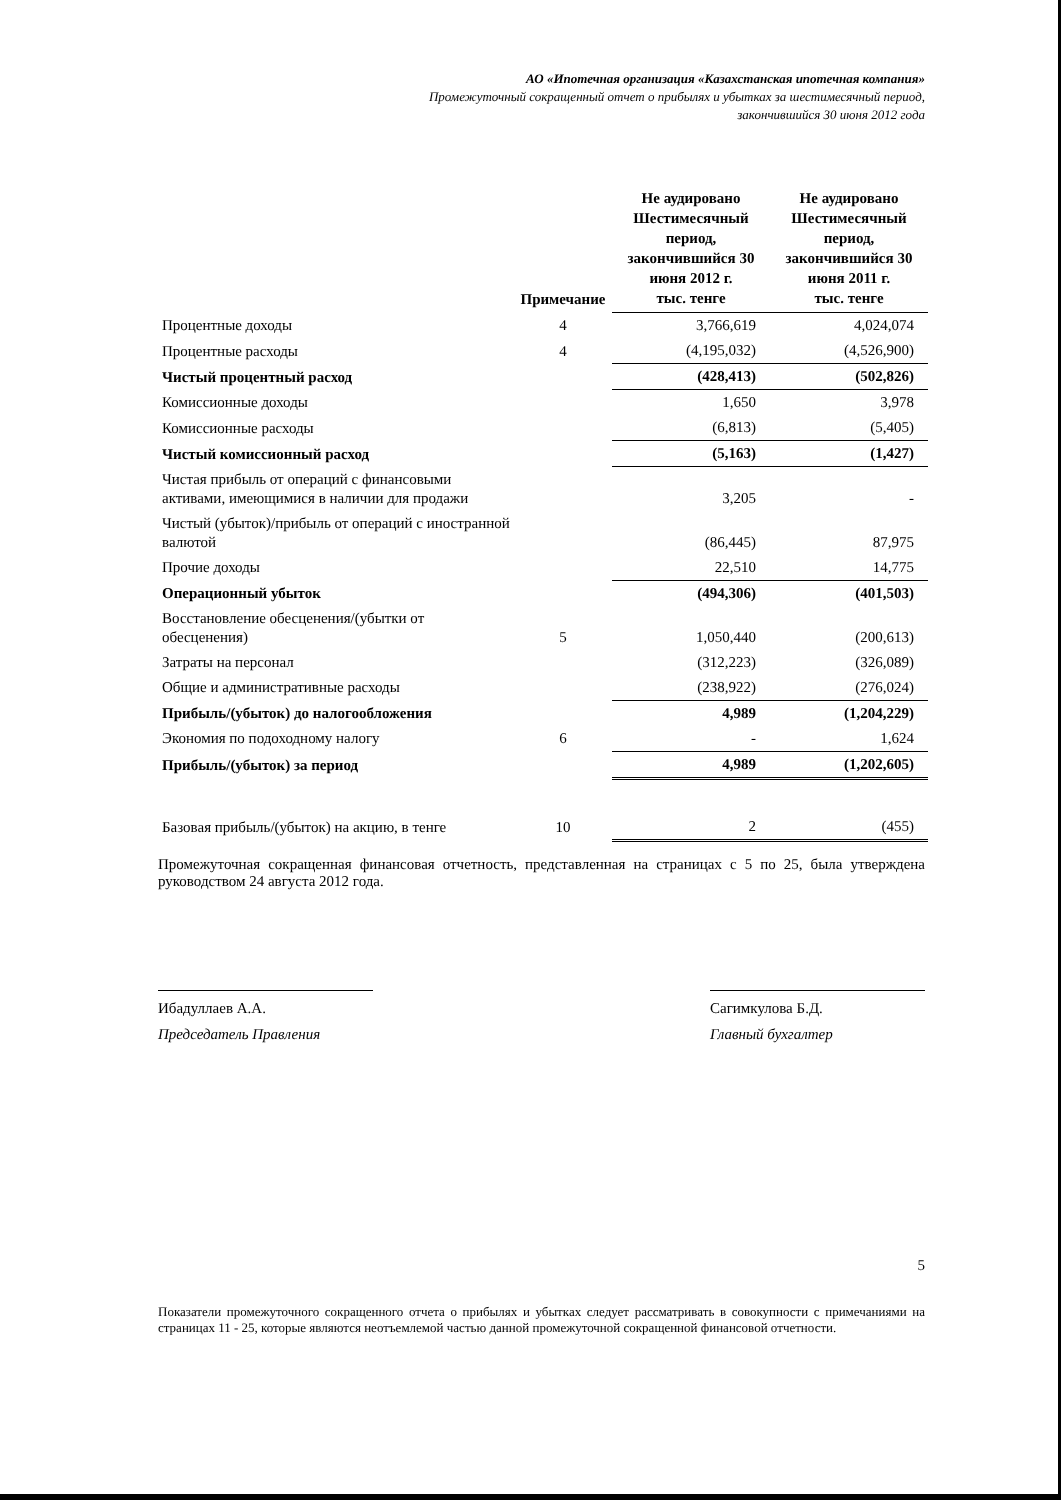АО «Ипотечная организация «Казахстанская ипотечная компания»
Промежуточный сокращенный отчет о прибылях и убытках за шестимесячный период,
закончившийся 30 июня 2012 года
| | Примечание | Не аудировано Шестимесячный период, закончившийся 30 июня 2012 г. тыс. тенге | Не аудировано Шестимесячный период, закончившийся 30 июня 2011 г. тыс. тенге |
| --- | --- | --- | --- |
| Процентные доходы | 4 | 3,766,619 | 4,024,074 |
| Процентные расходы | 4 | (4,195,032) | (4,526,900) |
| Чистый процентный расход | | (428,413) | (502,826) |
| Комиссионные доходы | | 1,650 | 3,978 |
| Комиссионные расходы | | (6,813) | (5,405) |
| Чистый комиссионный расход | | (5,163) | (1,427) |
| Чистая прибыль от операций с финансовыми активами, имеющимися в наличии для продажи | | 3,205 | - |
| Чистый (убыток)/прибыль от операций с иностранной валютой | | (86,445) | 87,975 |
| Прочие доходы | | 22,510 | 14,775 |
| Операционный убыток | | (494,306) | (401,503) |
| Восстановление обесценения/(убытки от обесценения) | 5 | 1,050,440 | (200,613) |
| Затраты на персонал | | (312,223) | (326,089) |
| Общие и административные расходы | | (238,922) | (276,024) |
| Прибыль/(убыток) до налогообложения | | 4,989 | (1,204,229) |
| Экономия по подоходному налогу | 6 | - | 1,624 |
| Прибыль/(убыток) за период | | 4,989 | (1,202,605) |
| Базовая прибыль/(убыток) на акцию, в тенге | 10 | 2 | (455) |
Промежуточная сокращенная финансовая отчетность, представленная на страницах с 5 по 25, была утверждена руководством 24 августа 2012 года.
Ибадуллаев А.А.
Председатель Правления
Сагимкулова Б.Д.
Главный бухгалтер
5
Показатели промежуточного сокращенного отчета о прибылях и убытках следует рассматривать в совокупности с примечаниями на страницах 11 - 25, которые являются неотъемлемой частью данной промежуточной сокращенной финансовой отчетности.